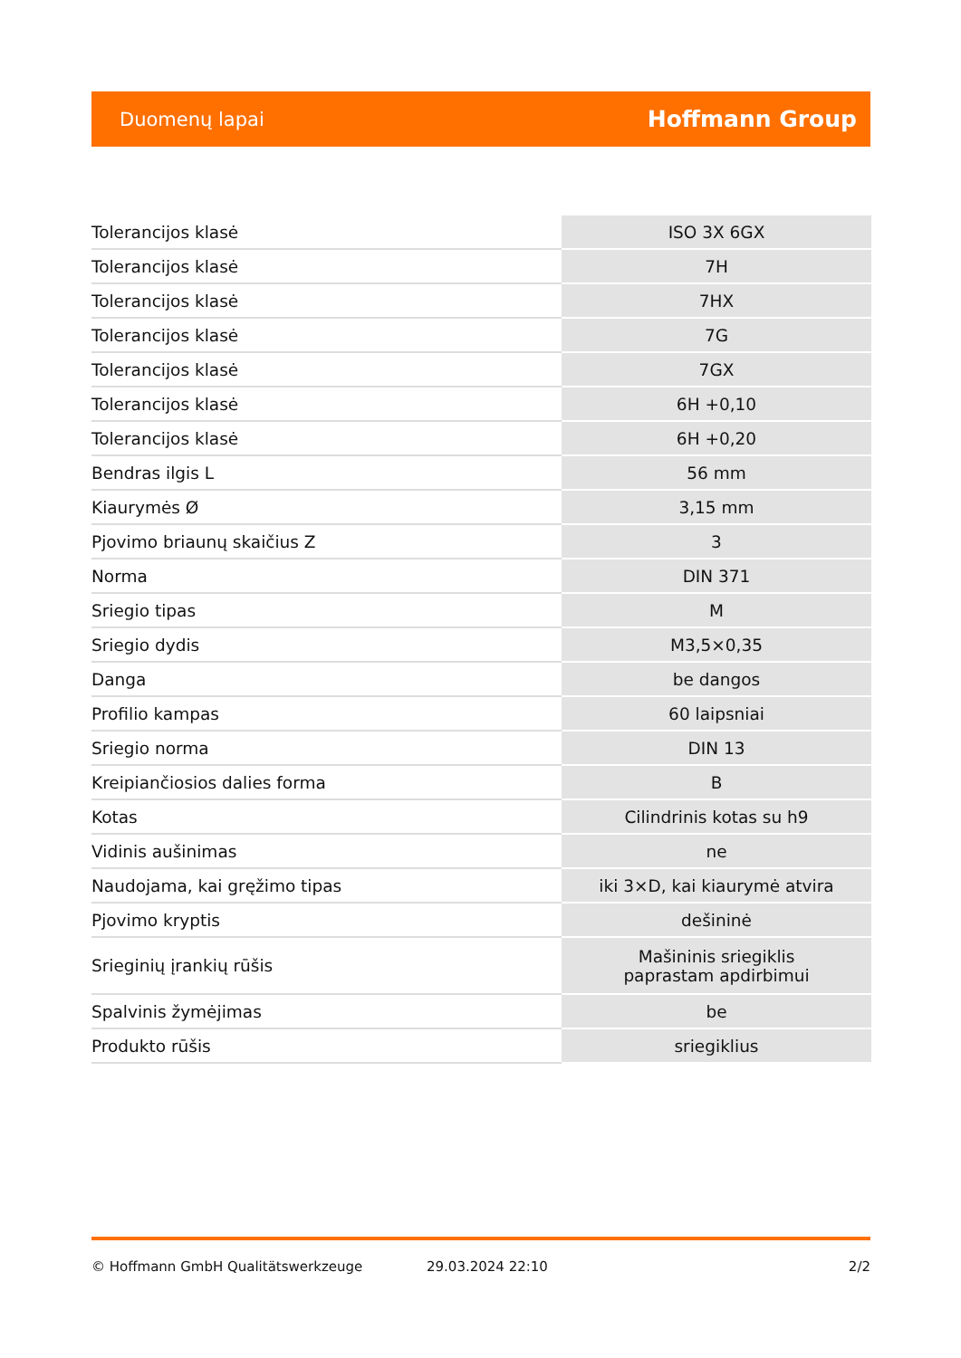Duomenų lapai Hoffmann Group
| Tolerancijos klasė | ISO 3X 6GX |
| Tolerancijos klasė | 7H |
| Tolerancijos klasė | 7HX |
| Tolerancijos klasė | 7G |
| Tolerancijos klasė | 7GX |
| Tolerancijos klasė | 6H +0,10 |
| Tolerancijos klasė | 6H +0,20 |
| Bendras ilgis L | 56 mm |
| Kiaurymės Ø | 3,15 mm |
| Pjovimo briaunų skaičius Z | 3 |
| Norma | DIN 371 |
| Sriegio tipas | M |
| Sriegio dydis | M3,5×0,35 |
| Danga | be dangos |
| Profilio kampas | 60 laipsniai |
| Sriegio norma | DIN 13 |
| Kreipiančiosios dalies forma | B |
| Kotas | Cilindrinis kotas su h9 |
| Vidinis aušinimas | ne |
| Naudojama, kai gręžimo tipas | iki 3×D, kai kiaurymė atvira |
| Pjovimo kryptis | dešininė |
| Srieginių įrankių rūšis | Mašininis sriegiklis paprastam apdirbimui |
| Spalvinis žymėjimas | be |
| Produkto rūšis | sriegiklius |
© Hoffmann GmbH Qualitätswerkzeuge 29.03.2024 22:10 2/2